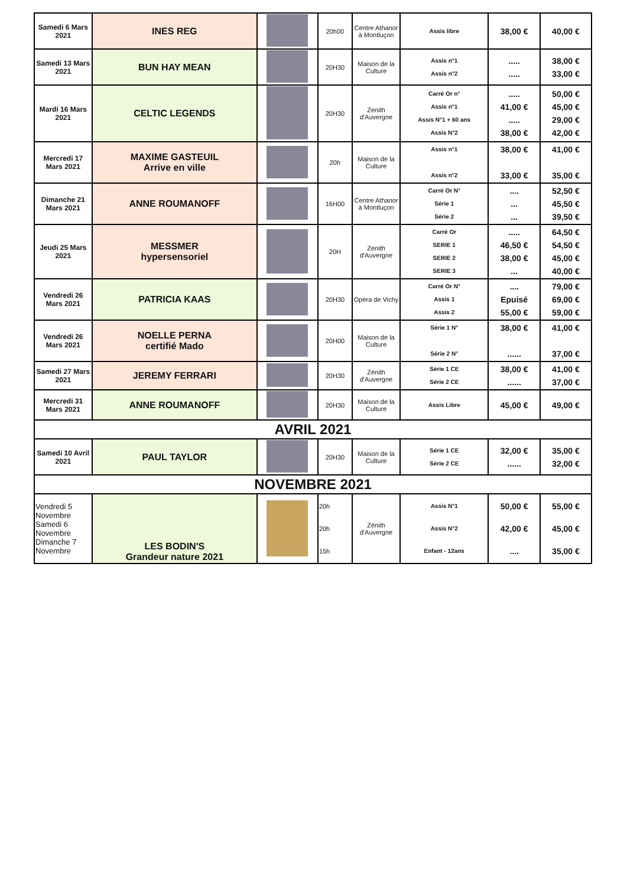| Samedi 6 Mars 2021 | INES REG | | 20h00 | Centre Athanor à Montluçon | Assis libre | 38,00 € | 40,00 € |
| Samedi 13 Mars 2021 | BUN HAY MEAN | | 20H30 | Maison de la Culture | Assis n°1 Assis n°2 | ..... ..... | 38,00 € 33,00 € |
| Mardi 16 Mars 2021 | CELTIC LEGENDS | | 20H30 | Zenith d'Auvergne | Carré Or n° Assis n°1 Assis N°1 + 60 ans Assis N°2 | ..... 41,00 € ..... 38,00 € | 50,00 € 45,00 € 29,00 € 42,00 € |
| Mercredi 17 Mars 2021 | MAXIME GASTEUIL Arrive en ville | | 20h | Maison de la Culture | Assis n°1 Assis n°2 | 38,00 € 33,00 € | 41,00 € 35,00 € |
| Dimanche 21 Mars 2021 | ANNE ROUMANOFF | | 16H00 | Centre Athanor à Montluçon | Carré Or N° Série 1 Série 2 | .... ... ... | 52,50 € 45,50 € 39,50 € |
| Jeudi 25 Mars 2021 | MESSMER hypersensoriel | | 20H | Zenith d'Auvergne | Carré Or SERIE 1 SERIE 2 SERIE 3 | ..... 46,50 € 38,00 € ... | 64,50 € 54,50 € 45,00 € 40,00 € |
| Vendredi 26 Mars 2021 | PATRICIA KAAS | | 20H30 | Opéra de Vichy | Carré Or N° Assis 1 Assis 2 | .... Epuisé 55,00 € | 79,00 € 69,00 € 59,00 € |
| Vendredi 26 Mars 2021 | NOELLE PERNA certifié Mado | | 20H00 | Maison de la Culture | Série 1 N° Série 2 N° | 38,00 € ...... | 41,00 € 37,00 € |
| Samedi 27 Mars 2021 | JEREMY FERRARI | | 20H30 | Zénith d'Auvergne | Série 1 CE Série 2 CE | 38,00 € ...... | 41,00 € 37,00 € |
| Mercredi 31 Mars 2021 | ANNE ROUMANOFF | | 20H30 | Maison de la Culture | Assis Libre | 45,00 € | 49,00 € |
| AVRIL 2021 | | | | | | | |
| Samedi 10 Avril 2021 | PAUL TAYLOR | | 20H30 | Maison de la Culture | Série 1 CE Série 2 CE | 32,00 € ...... | 35,00 € 32,00 € |
| NOVEMBRE 2021 | | | | | | | |
| Vendredi 5 Novembre Samedi 6 Novembre Dimanche 7 Novembre | LES BODIN'S Grandeur nature 2021 | | 20h 20h 15h | Zénith d'Auvergne | Assis N°1 Assis N°2 Enfant - 12ans | 50,00 € 42,00 € .... | 55,00 € 45,00 € 35,00 € |